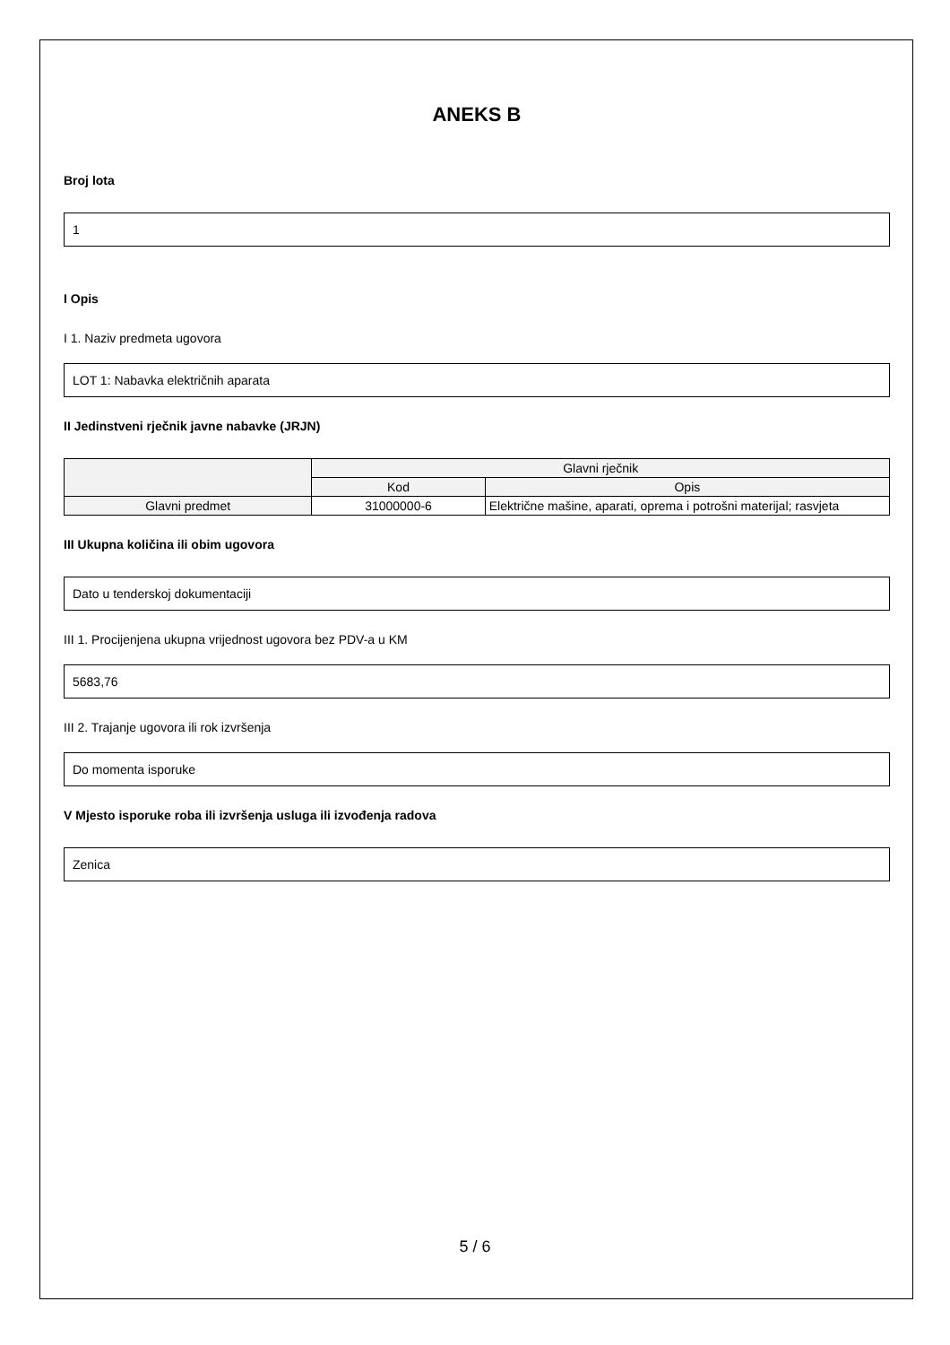ANEKS B
Broj lota
1
I Opis
I 1. Naziv predmeta ugovora
LOT 1: Nabavka električnih aparata
II Jedinstveni rječnik javne nabavke (JRJN)
| | Glavni rječnik | |
| --- | --- | --- |
| | Kod | Opis |
| Glavni predmet | 31000000-6 | Električne mašine, aparati, oprema i potrošni materijal; rasvjeta |
III Ukupna količina ili obim ugovora
Dato u tenderskoj dokumentaciji
III 1. Procijenjena ukupna vrijednost ugovora bez PDV-a u KM
5683,76
III 2. Trajanje ugovora ili rok izvršenja
Do momenta isporuke
V Mjesto isporuke roba ili izvršenja usluga ili izvođenja radova
Zenica
5 / 6